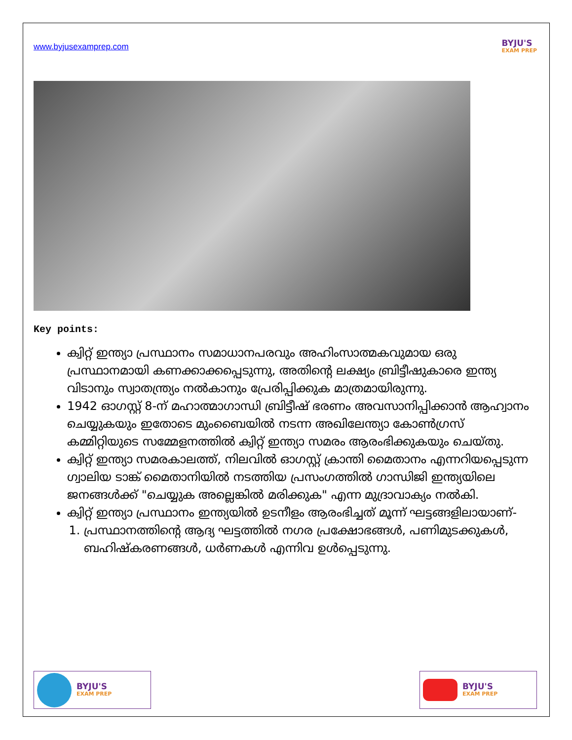www.byjusexamprep.com
BYJU'S
EXAM PREP
Key points:
ക്വിറ്റ് ഇന്ത്യാ പ്രസ്ഥാനം സമാധാനപരവും അഹിംസാത്മകവുമായ ഒരു പ്രസ്ഥാനമായി കണക്കാക്കപ്പെടുന്നു, അതിന്റെ ലക്ഷ്യം ബ്രിട്ടീഷുകാരെ ഇന്ത്യ വിടാനും സ്വാതന്ത്ര്യം നൽകാനും പ്രേരിപ്പിക്കുക മാത്രമായിരുന്നു.
1942 ഓഗസ്റ്റ് 8-ന് മഹാത്മാഗാന്ധി ബ്രിട്ടീഷ് ഭരണം അവസാനിപ്പിക്കാൻ ആഹ്വാനം ചെയ്യുകയും ഇതോടെ മുംബൈയിൽ നടന്ന അഖിലേന്ത്യാ കോൺഗ്രസ് കമ്മിറ്റിയുടെ സമ്മേളനത്തിൽ ക്വിറ്റ് ഇന്ത്യാ സമരം ആരംഭിക്കുകയും ചെയ്തു.
ക്വിറ്റ് ഇന്ത്യാ സമരകാലത്ത്, നിലവിൽ ഓഗസ്റ്റ് ക്രാന്തി മൈതാനം എന്നറിയപ്പെടുന്ന ഗ്വാലിയ ടാങ്ക് മൈതാനിയിൽ നടത്തിയ പ്രസംഗത്തിൽ ഗാന്ധിജി ഇന്ത്യയിലെ ജനങ്ങൾക്ക് "ചെയ്യുക അല്ലെങ്കിൽ മരിക്കുക" എന്ന മുദ്രാവാക്യം നൽകി.
ക്വിറ്റ് ഇന്ത്യാ പ്രസ്ഥാനം ഇന്ത്യയിൽ ഉടനീളം ആരംഭിച്ചത് മൂന്ന് ഘട്ടങ്ങളിലായാണ്-
1. പ്രസ്ഥാനത്തിന്റെ ആദ്യ ഘട്ടത്തിൽ നഗര പ്രക്ഷോഭങ്ങൾ, പണിമുടക്കുകൾ, ബഹിഷ്കരണങ്ങൾ, ധർണകൾ എന്നിവ ഉൾപ്പെടുന്നു.
BYJU'S
EXAM PREP
BYJU'S
EXAM PREP